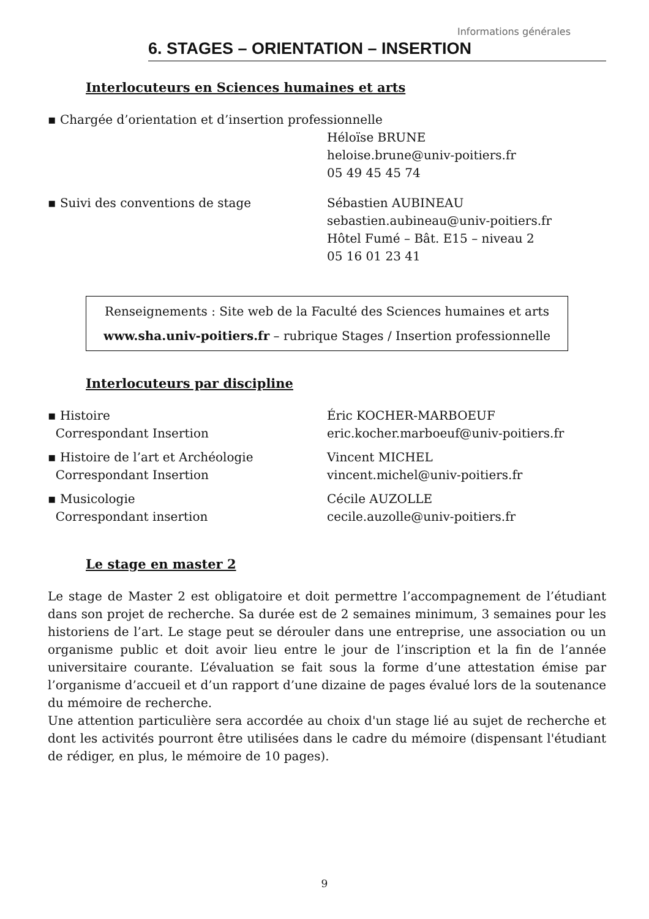Informations générales
6. STAGES – ORIENTATION – INSERTION
Interlocuteurs en Sciences humaines et arts
▪ Chargée d’orientation et d’insertion professionnelle
Héloïse BRUNE
heloise.brune@univ-poitiers.fr
05 49 45 45 74
▪ Suivi des conventions de stage Sébastien AUBINEAU
sebastien.aubineau@univ-poitiers.fr
Hôtel Fumé – Bât. E15 – niveau 2
05 16 01 23 41
Renseignements : Site web de la Faculté des Sciences humaines et arts
www.sha.univ-poitiers.fr – rubrique Stages / Insertion professionnelle
Interlocuteurs par discipline
▪ Histoire
Correspondant Insertion
Éric KOCHER-MARBOEUF
eric.kocher.marboeuf@univ-poitiers.fr
▪ Histoire de l’art et Archéologie
Correspondant Insertion
Vincent MICHEL
vincent.michel@univ-poitiers.fr
▪ Musicologie
Correspondant insertion
Cécile AUZOLLE
cecile.auzolle@univ-poitiers.fr
Le stage en master 2
Le stage de Master 2 est obligatoire et doit permettre l’accompagnement de l’étudiant dans son projet de recherche. Sa durée est de 2 semaines minimum, 3 semaines pour les historiens de l’art. Le stage peut se dérouler dans une entreprise, une association ou un organisme public et doit avoir lieu entre le jour de l’inscription et la fin de l’année universitaire courante. L’évaluation se fait sous la forme d’une attestation émise par l’organisme d’accueil et d’un rapport d’une dizaine de pages évalué lors de la soutenance du mémoire de recherche.
Une attention particulière sera accordée au choix d'un stage lié au sujet de recherche et dont les activités pourront être utilisées dans le cadre du mémoire (dispensant l'étudiant de rédiger, en plus, le mémoire de 10 pages).
9